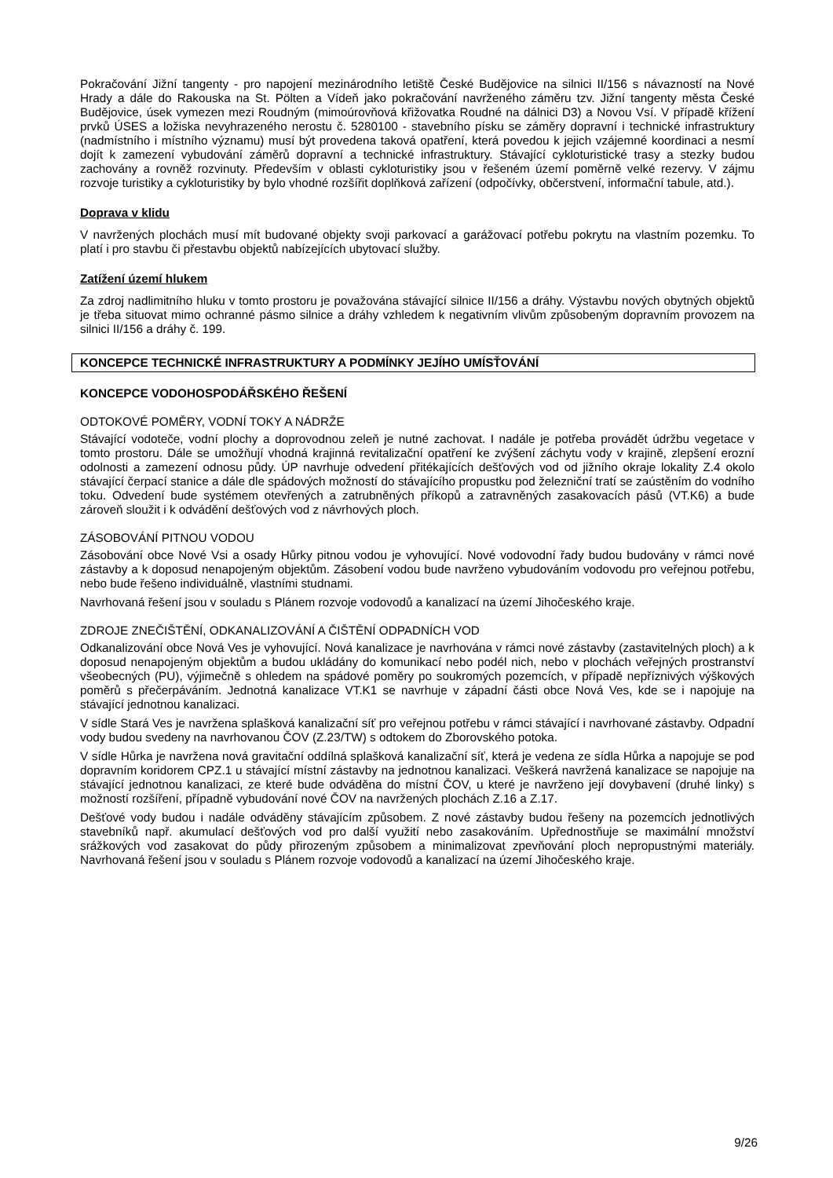Pokračování Jižní tangenty - pro napojení mezinárodního letiště České Budějovice na silnici II/156 s návazností na Nové Hrady a dále do Rakouska na St. Pölten a Vídeň jako pokračování navrženého záměru tzv. Jižní tangenty města České Budějovice, úsek vymezen mezi Roudným (mimoúrovňová křižovatka Roudné na dálnici D3) a Novou Vsí. V případě křížení prvků ÚSES a ložiska nevyhrazeného nerostu č. 5280100 - stavebního písku se záměry dopravní i technické infrastruktury (nadmístního i místního významu) musí být provedena taková opatření, která povedou k jejich vzájemné koordinaci a nesmí dojít k zamezení vybudování záměrů dopravní a technické infrastruktury. Stávající cykloturistické trasy a stezky budou zachovány a rovněž rozvinuty. Především v oblasti cykloturistiky jsou v řešeném území poměrně velké rezervy. V zájmu rozvoje turistiky a cykloturistiky by bylo vhodné rozšířit doplňková zařízení (odpočívky, občerstvení, informační tabule, atd.).
Doprava v klidu
V navržených plochách musí mít budované objekty svoji parkovací a garážovací potřebu pokrytu na vlastním pozemku. To platí i pro stavbu či přestavbu objektů nabízejících ubytovací služby.
Zatížení území hlukem
Za zdroj nadlimitního hluku v tomto prostoru je považována stávající silnice II/156 a dráhy. Výstavbu nových obytných objektů je třeba situovat mimo ochranné pásmo silnice a dráhy vzhledem k negativním vlivům způsobeným dopravním provozem na silnici II/156 a dráhy č. 199.
KONCEPCE TECHNICKÉ INFRASTRUKTURY A PODMÍNKY JEJÍHO UMÍSŤOVÁNÍ
KONCEPCE VODOHOSPODÁŘSKÉHO ŘEŠENÍ
ODTOKOVÉ POMĚRY, VODNÍ TOKY A NÁDRŽE
Stávající vodoteče, vodní plochy a doprovodnou zeleň je nutné zachovat. I nadále je potřeba provádět údržbu vegetace v tomto prostoru. Dále se umožňují vhodná krajinná revitalizační opatření ke zvýšení záchytu vody v krajině, zlepšení erozní odolnosti a zamezení odnosu půdy. ÚP navrhuje odvedení přitékajících dešťových vod od jižního okraje lokality Z.4 okolo stávající čerpací stanice a dále dle spádových možností do stávajícího propustku pod železniční tratí se zaústěním do vodního toku. Odvedení bude systémem otevřených a zatrubněných příkopů a zatravněných zasakovacích pásů (VT.K6) a bude zároveň sloužit i k odvádění dešťových vod z návrhových ploch.
ZÁSOBOVÁNÍ PITNOU VODOU
Zásobování obce Nové Vsi a osady Hůrky pitnou vodou je vyhovující. Nové vodovodní řady budou budovány v rámci nové zástavby a k doposud nenapojeným objektům. Zásobení vodou bude navrženo vybudováním vodovodu pro veřejnou potřebu, nebo bude řešeno individuálně, vlastními studnami.
Navrhovaná řešení jsou v souladu s Plánem rozvoje vodovodů a kanalizací na území Jihočeského kraje.
ZDROJE ZNEČIŠTĚNÍ, ODKANALIZOVÁNÍ A ČIŠTĚNÍ ODPADNÍCH VOD
Odkanalizování obce Nová Ves je vyhovující. Nová kanalizace je navrhována v rámci nové zástavby (zastavitelných ploch) a k doposud nenapojeným objektům a budou ukládány do komunikací nebo podél nich, nebo v plochách veřejných prostranství všeobecných (PU), výjimečně s ohledem na spádové poměry po soukromých pozemcích, v případě nepříznivých výškových poměrů s přečerpáváním. Jednotná kanalizace VT.K1 se navrhuje v západní části obce Nová Ves, kde se i napojuje na stávající jednotnou kanalizaci.
V sídle Stará Ves je navržena splašková kanalizační síť pro veřejnou potřebu v rámci stávající i navrhované zástavby. Odpadní vody budou svedeny na navrhovanou ČOV (Z.23/TW) s odtokem do Zborovského potoka.
V sídle Hůrka je navržena nová gravitační oddílná splašková kanalizační síť, která je vedena ze sídla Hůrka a napojuje se pod dopravním koridorem CPZ.1 u stávající místní zástavby na jednotnou kanalizaci. Veškerá navržená kanalizace se napojuje na stávající jednotnou kanalizaci, ze které bude odváděna do místní ČOV, u které je navrženo její dovybavení (druhé linky) s možností rozšíření, případně vybudování nové ČOV na navržených plochách Z.16 a Z.17.
Dešťové vody budou i nadále odváděny stávajícím způsobem. Z nové zástavby budou řešeny na pozemcích jednotlivých stavebníků např. akumulací dešťových vod pro další využití nebo zasakováním. Upřednostňuje se maximální množství srážkových vod zasakovat do půdy přirozeným způsobem a minimalizovat zpevňování ploch nepropustnými materiály. Navrhovaná řešení jsou v souladu s Plánem rozvoje vodovodů a kanalizací na území Jihočeského kraje.
9/26